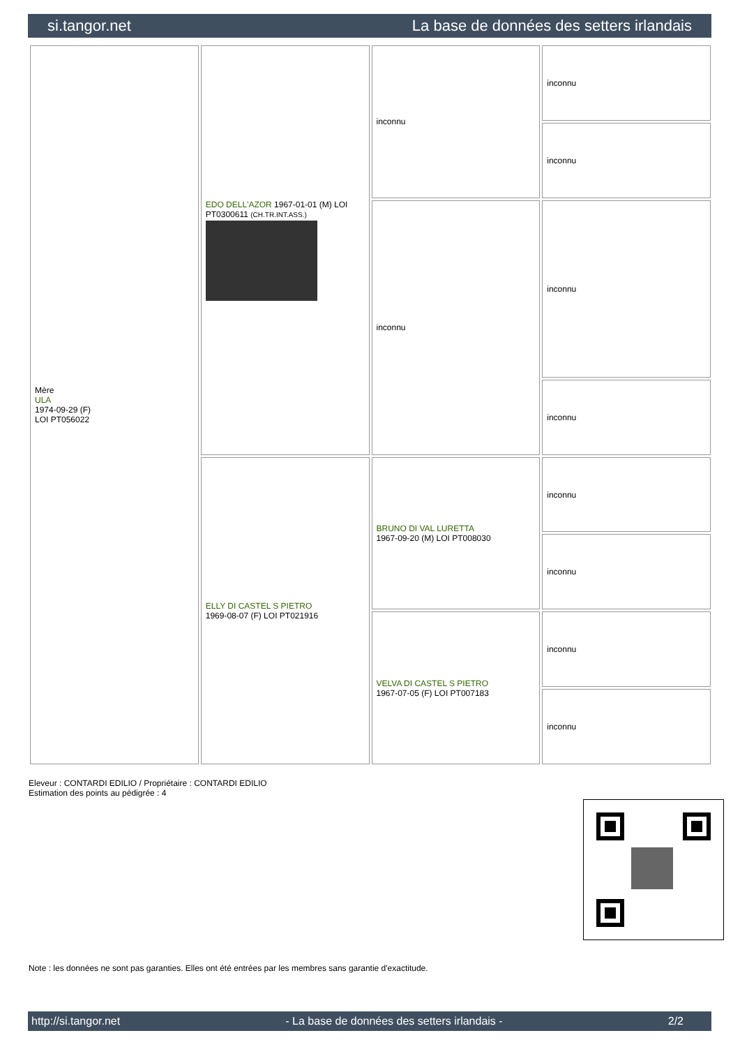si.tangor.net La base de données des setters irlandais
| Mère ULA 1974-09-29 (F) LOI PT056022 | EDO DELL'AZOR 1967-01-01 (M) LOI PT0300611 (CH.TR.INT.ASS.) | inconnu | inconnu |
| | | | inconnu |
| | | inconnu | inconnu |
| | | | inconnu |
| | ELLY DI CASTEL S PIETRO 1969-08-07 (F) LOI PT021916 | BRUNO DI VAL LURETTA 1967-09-20 (M) LOI PT008030 | inconnu |
| | | | inconnu |
| | | VELVA DI CASTEL S PIETRO 1967-07-05 (F) LOI PT007183 | inconnu |
| | | | inconnu |
Eleveur : CONTARDI EDILIO / Propriétaire : CONTARDI EDILIO
Estimation des points au pédigrée : 4
Note : les données ne sont pas garanties. Elles ont été entrées par les membres sans garantie d'exactitude.
http://si.tangor.net - La base de données des setters irlandais - 2/2